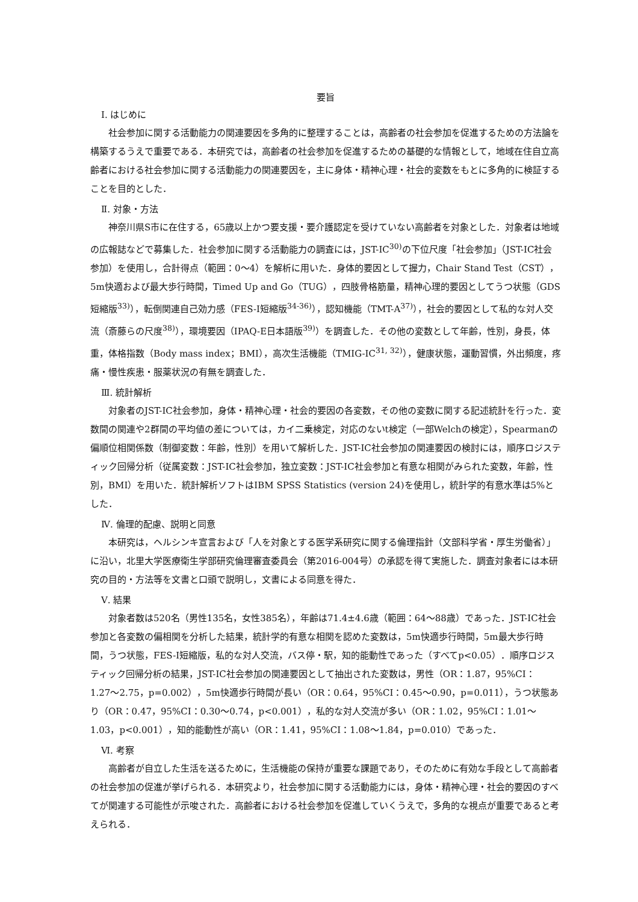要旨
Ⅰ. はじめに
社会参加に関する活動能力の関連要因を多角的に整理することは，高齢者の社会参加を促進するための方法論を構築するうえで重要である．本研究では，高齢者の社会参加を促進するための基礎的な情報として，地域在住自立高齢者における社会参加に関する活動能力の関連要因を，主に身体・精神心理・社会的変数をもとに多角的に検証することを目的とした．
Ⅱ. 対象・方法
神奈川県S市に在住する，65歳以上かつ要支援・要介護認定を受けていない高齢者を対象とした．対象者は地域の広報誌などで募集した．社会参加に関する活動能力の調査には，JST-IC<sup>30)</sup>の下位尺度「社会参加」（JST-IC社会参加）を使用し，合計得点（範囲：0〜4）を解析に用いた．身体的要因として握力，Chair Stand Test（CST），5m快適および最大歩行時間，Timed Up and Go（TUG），四肢骨格筋量，精神心理的要因としてうつ状態（GDS短縮版<sup>33)</sup>），転倒関連自己効力感（FES-I短縮版<sup>34-36)</sup>），認知機能（TMT-A<sup>37)</sup>），社会的要因として私的な対人交流（斎藤らの尺度<sup>38)</sup>），環境要因（IPAQ-E日本語版<sup>39)</sup>）を調査した．その他の変数として年齢，性別，身長，体重，体格指数（Body mass index；BMI），高次生活機能（TMIG-IC<sup>31, 32)</sup>），健康状態，運動習慣，外出頻度，疼痛・慢性疾患・服薬状況の有無を調査した．
Ⅲ. 統計解析
対象者のJST-IC社会参加，身体・精神心理・社会的要因の各変数，その他の変数に関する記述統計を行った．変数間の関連や2群間の平均値の差については，カイ二乗検定，対応のないt検定（一部Welchの検定），Spearmanの偏順位相関係数（制御変数：年齢，性別）を用いて解析した．JST-IC社会参加の関連要因の検討には，順序ロジスティック回帰分析（従属変数：JST-IC社会参加，独立変数：JST-IC社会参加と有意な相関がみられた変数，年齢，性別，BMI）を用いた．統計解析ソフトはIBM SPSS Statistics (version 24)を使用し，統計学的有意水準は5%とした．
Ⅳ. 倫理的配慮、説明と同意
本研究は，ヘルシンキ宣言および「人を対象とする医学系研究に関する倫理指針（文部科学省・厚生労働省）」に沿い，北里大学医療衛生学部研究倫理審査委員会（第2016-004号）の承認を得て実施した．調査対象者には本研究の目的・方法等を文書と口頭で説明し，文書による同意を得た．
Ⅴ. 結果
対象者数は520名（男性135名，女性385名），年齢は71.4±4.6歳（範囲：64〜88歳）であった．JST-IC社会参加と各変数の偏相関を分析した結果，統計学的有意な相関を認めた変数は，5m快適歩行時間，5m最大歩行時間，うつ状態，FES-I短縮版，私的な対人交流，バス停・駅，知的能動性であった（すべてp<0.05）．順序ロジスティック回帰分析の結果，JST-IC社会参加の関連要因として抽出された変数は，男性（OR：1.87，95%CI：1.27〜2.75，p=0.002），5m快適歩行時間が長い（OR：0.64，95%CI：0.45〜0.90，p=0.011），うつ状態あり（OR：0.47，95%CI：0.30〜0.74，p<0.001），私的な対人交流が多い（OR：1.02，95%CI：1.01〜1.03，p<0.001），知的能動性が高い（OR：1.41，95%CI：1.08〜1.84，p=0.010）であった．
Ⅵ. 考察
高齢者が自立した生活を送るために，生活機能の保持が重要な課題であり，そのために有効な手段として高齢者の社会参加の促進が挙げられる．本研究より，社会参加に関する活動能力には，身体・精神心理・社会的要因のすべてが関連する可能性が示唆された．高齢者における社会参加を促進していくうえで，多角的な視点が重要であると考えられる．